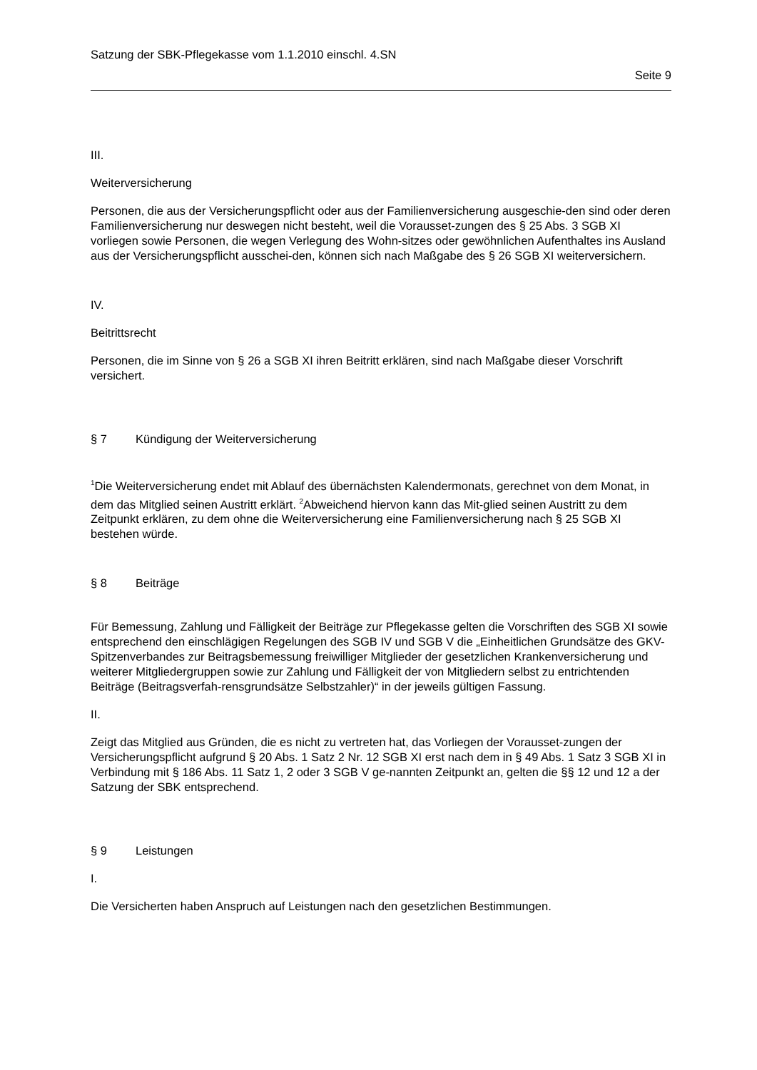Satzung der SBK-Pflegekasse vom 1.1.2010 einschl. 4.SN
Seite 9
III.
Weiterversicherung
Personen, die aus der Versicherungspflicht oder aus der Familienversicherung ausgeschie-den sind oder deren Familienversicherung nur deswegen nicht besteht, weil die Vorausset-zungen des § 25 Abs. 3 SGB XI vorliegen sowie Personen, die wegen Verlegung des Wohn-sitzes oder gewöhnlichen Aufenthaltes ins Ausland aus der Versicherungspflicht ausschei-den, können sich nach Maßgabe des § 26 SGB XI weiterversichern.
IV.
Beitrittsrecht
Personen, die im Sinne von § 26 a SGB XI ihren Beitritt erklären, sind nach Maßgabe dieser Vorschrift versichert.
§ 7 Kündigung der Weiterversicherung
<sup>1</sup> Die Weiterversicherung endet mit Ablauf des übernächsten Kalendermonats, gerechnet von dem Monat, in dem das Mitglied seinen Austritt erklärt. <sup>2</sup>Abweichend hiervon kann das Mit-glied seinen Austritt zu dem Zeitpunkt erklären, zu dem ohne die Weiterversicherung eine Familienversicherung nach § 25 SGB XI bestehen würde.
§ 8 Beiträge
Für Bemessung, Zahlung und Fälligkeit der Beiträge zur Pflegekasse gelten die Vorschriften des SGB XI sowie entsprechend den einschlägigen Regelungen des SGB IV und SGB V die „Einheitlichen Grundsätze des GKV-Spitzenverbandes zur Beitragsbemessung freiwilliger Mitglieder der gesetzlichen Krankenversicherung und weiterer Mitgliedergruppen sowie zur Zahlung und Fälligkeit der von Mitgliedern selbst zu entrichtenden Beiträge (Beitragsverfah-rensgrundsätze Selbstzahler)“ in der jeweils gültigen Fassung.
II.
Zeigt das Mitglied aus Gründen, die es nicht zu vertreten hat, das Vorliegen der Vorausset-zungen der Versicherungspflicht aufgrund § 20 Abs. 1 Satz 2 Nr. 12 SGB XI erst nach dem in § 49 Abs. 1 Satz 3 SGB XI in Verbindung mit § 186 Abs. 11 Satz 1, 2 oder 3 SGB V ge-nannten Zeitpunkt an, gelten die §§ 12 und 12 a der Satzung der SBK entsprechend.
§ 9 Leistungen
I.
Die Versicherten haben Anspruch auf Leistungen nach den gesetzlichen Bestimmungen.